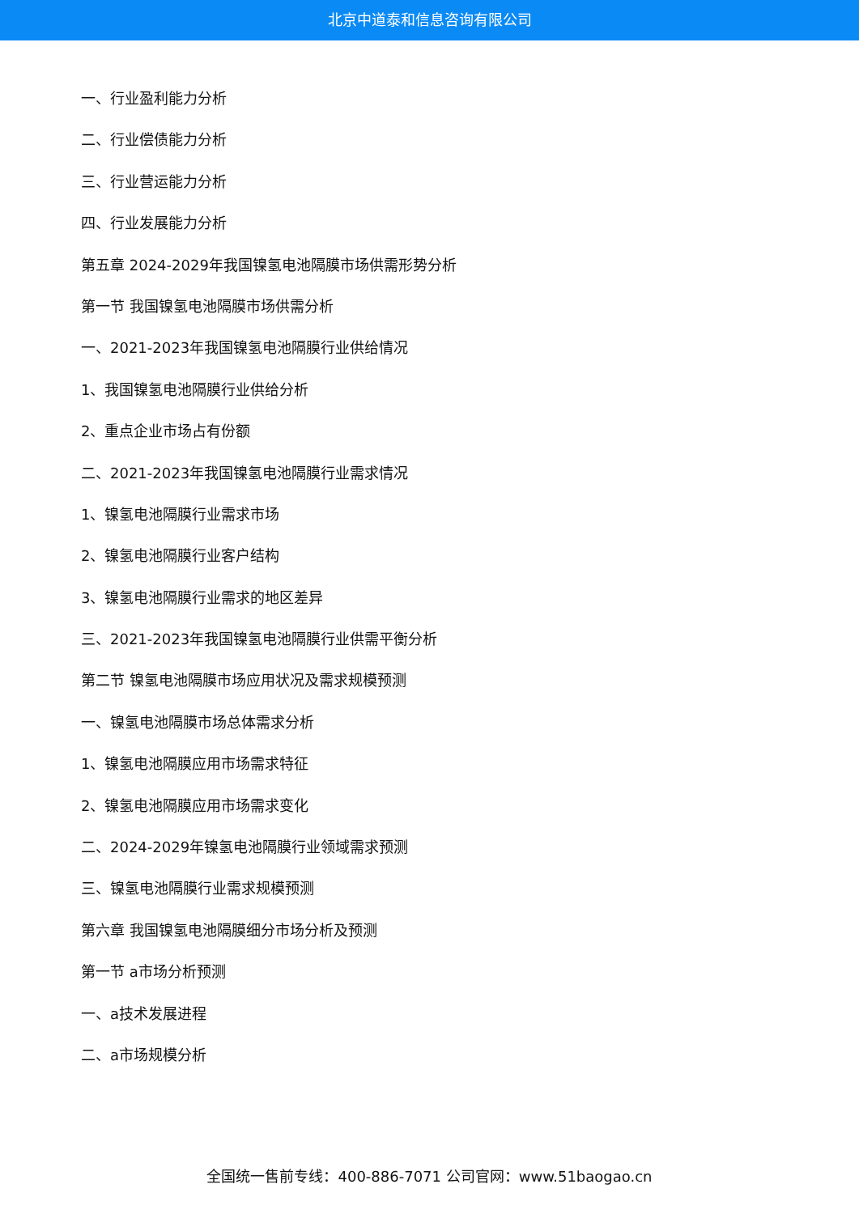北京中道泰和信息咨询有限公司
一、行业盈利能力分析
二、行业偿债能力分析
三、行业营运能力分析
四、行业发展能力分析
第五章 2024-2029年我国镍氢电池隔膜市场供需形势分析
第一节 我国镍氢电池隔膜市场供需分析
一、2021-2023年我国镍氢电池隔膜行业供给情况
1、我国镍氢电池隔膜行业供给分析
2、重点企业市场占有份额
二、2021-2023年我国镍氢电池隔膜行业需求情况
1、镍氢电池隔膜行业需求市场
2、镍氢电池隔膜行业客户结构
3、镍氢电池隔膜行业需求的地区差异
三、2021-2023年我国镍氢电池隔膜行业供需平衡分析
第二节 镍氢电池隔膜市场应用状况及需求规模预测
一、镍氢电池隔膜市场总体需求分析
1、镍氢电池隔膜应用市场需求特征
2、镍氢电池隔膜应用市场需求变化
二、2024-2029年镍氢电池隔膜行业领域需求预测
三、镍氢电池隔膜行业需求规模预测
第六章 我国镍氢电池隔膜细分市场分析及预测
第一节 a市场分析预测
一、a技术发展进程
二、a市场规模分析
全国统一售前专线：400-886-7071 公司官网：www.51baogao.cn